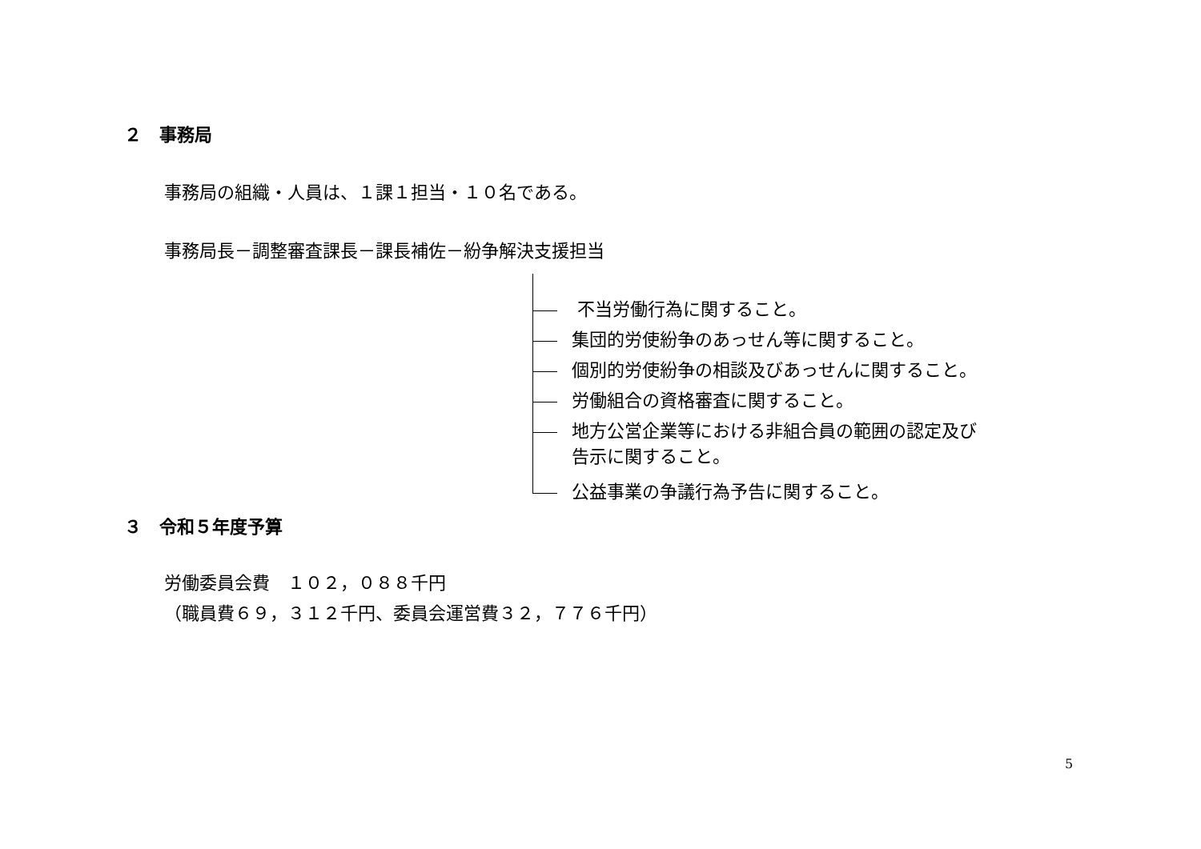２　事務局
事務局の組織・人員は、１課１担当・１０名である。
事務局長－調整審査課長－課長補佐－紛争解決支援担当
不当労働行為に関すること。
集団的労使紛争のあっせん等に関すること。
個別的労使紛争の相談及びあっせんに関すること。
労働組合の資格審査に関すること。
地方公営企業等における非組合員の範囲の認定及び
告示に関すること。
公益事業の争議行為予告に関すること。
３　令和５年度予算
労働委員会費　１０２，０８８千円
（職員費６９，３１２千円、委員会運営費３２，７７６千円）
5